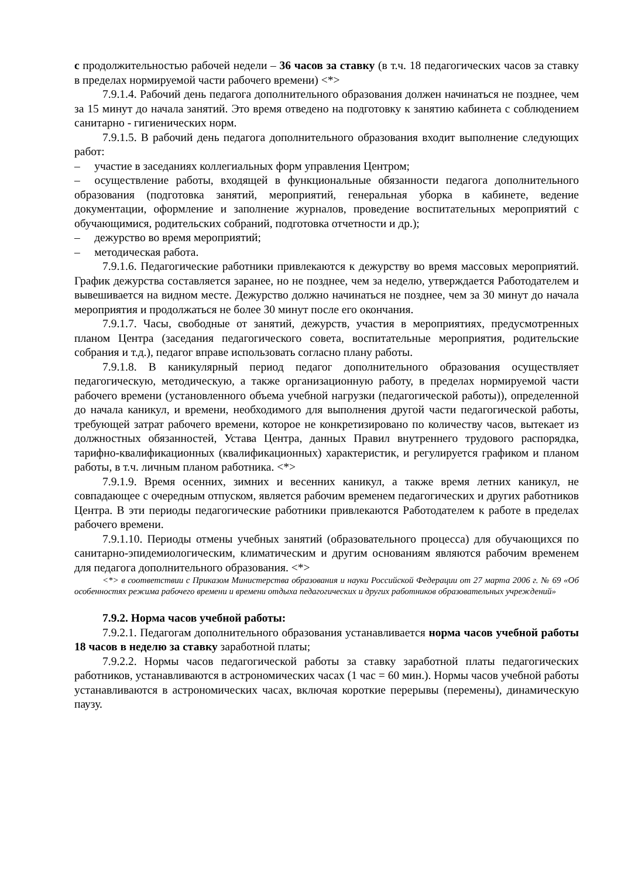с продолжительностью рабочей недели – 36 часов за ставку (в т.ч. 18 педагогических часов за ставку в пределах нормируемой части рабочего времени) <*>
7.9.1.4. Рабочий день педагога дополнительного образования должен начинаться не позднее, чем за 15 минут до начала занятий. Это время отведено на подготовку к занятию кабинета с соблюдением санитарно - гигиенических норм.
7.9.1.5. В рабочий день педагога дополнительного образования входит выполнение следующих работ:
– участие в заседаниях коллегиальных форм управления Центром;
– осуществление работы, входящей в функциональные обязанности педагога дополнительного образования (подготовка занятий, мероприятий, генеральная уборка в кабинете, ведение документации, оформление и заполнение журналов, проведение воспитательных мероприятий с обучающимися, родительских собраний, подготовка отчетности и др.);
– дежурство во время мероприятий;
– методическая работа.
7.9.1.6. Педагогические работники привлекаются к дежурству во время массовых мероприятий. График дежурства составляется заранее, но не позднее, чем за неделю, утверждается Работодателем и вывешивается на видном месте. Дежурство должно начинаться не позднее, чем за 30 минут до начала мероприятия и продолжаться не более 30 минут после его окончания.
7.9.1.7. Часы, свободные от занятий, дежурств, участия в мероприятиях, предусмотренных планом Центра (заседания педагогического совета, воспитательные мероприятия, родительские собрания и т.д.), педагог вправе использовать согласно плану работы.
7.9.1.8. В каникулярный период педагог дополнительного образования осуществляет педагогическую, методическую, а также организационную работу, в пределах нормируемой части рабочего времени (установленного объема учебной нагрузки (педагогической работы)), определенной до начала каникул, и времени, необходимого для выполнения другой части педагогической работы, требующей затрат рабочего времени, которое не конкретизировано по количеству часов, вытекает из должностных обязанностей, Устава Центра, данных Правил внутреннего трудового распорядка, тарифно-квалификационных (квалификационных) характеристик, и регулируется графиком и планом работы, в т.ч. личным планом работника. <*>
7.9.1.9. Время осенних, зимних и весенних каникул, а также время летних каникул, не совпадающее с очередным отпуском, является рабочим временем педагогических и других работников Центра. В эти периоды педагогические работники привлекаются Работодателем к работе в пределах рабочего времени.
7.9.1.10. Периоды отмены учебных занятий (образовательного процесса) для обучающихся по санитарно-эпидемиологическим, климатическим и другим основаниям являются рабочим временем для педагога дополнительного образования. <*>
<*> в соответствии с Приказом Министерства образования и науки Российской Федерации от 27 марта 2006 г. № 69 «Об особенностях режима рабочего времени и времени отдыха педагогических и других работников образовательных учреждений»
7.9.2. Норма часов учебной работы:
7.9.2.1. Педагогам дополнительного образования устанавливается норма часов учебной работы 18 часов в неделю за ставку заработной платы;
7.9.2.2. Нормы часов педагогической работы за ставку заработной платы педагогических работников, устанавливаются в астрономических часах (1 час = 60 мин.). Нормы часов учебной работы устанавливаются в астрономических часах, включая короткие перерывы (перемены), динамическую паузу.